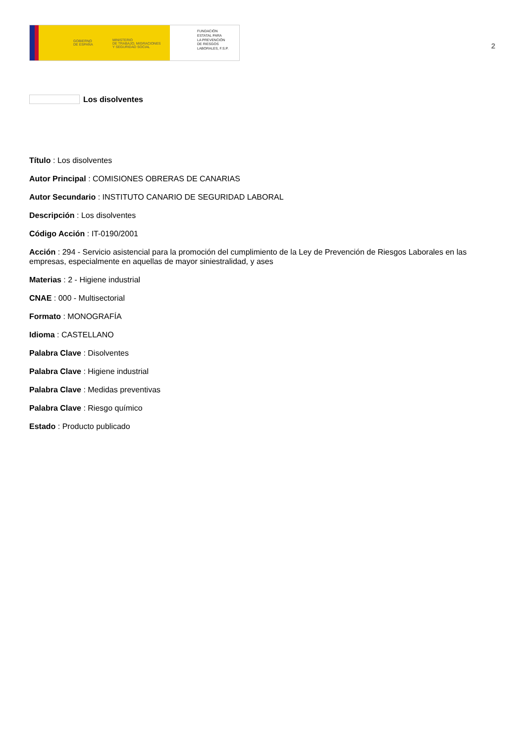GOBIERNO
DE ESPAÑA
MINISTERIO
DE TRABAJO, MIGRACIONES
Y SEGURIDAD SOCIAL
FUNDACIÓN
ESTATAL PARA
LA PREVENCIÓN
DE RIESGOS
LABORALES, F.S.P.
2
Los disolventes
Título : Los disolventes
Autor Principal : COMISIONES OBRERAS DE CANARIAS
Autor Secundario : INSTITUTO CANARIO DE SEGURIDAD LABORAL
Descripción : Los disolventes
Código Acción : IT-0190/2001
Acción : 294 - Servicio asistencial para la promoción del cumplimiento de la Ley de Prevención de Riesgos Laborales en las empresas, especialmente en aquellas de mayor siniestralidad, y ases
Materias : 2 - Higiene industrial
CNAE : 000 - Multisectorial
Formato : MONOGRAFÍA
Idioma : CASTELLANO
Palabra Clave : Disolventes
Palabra Clave : Higiene industrial
Palabra Clave : Medidas preventivas
Palabra Clave : Riesgo químico
Estado : Producto publicado